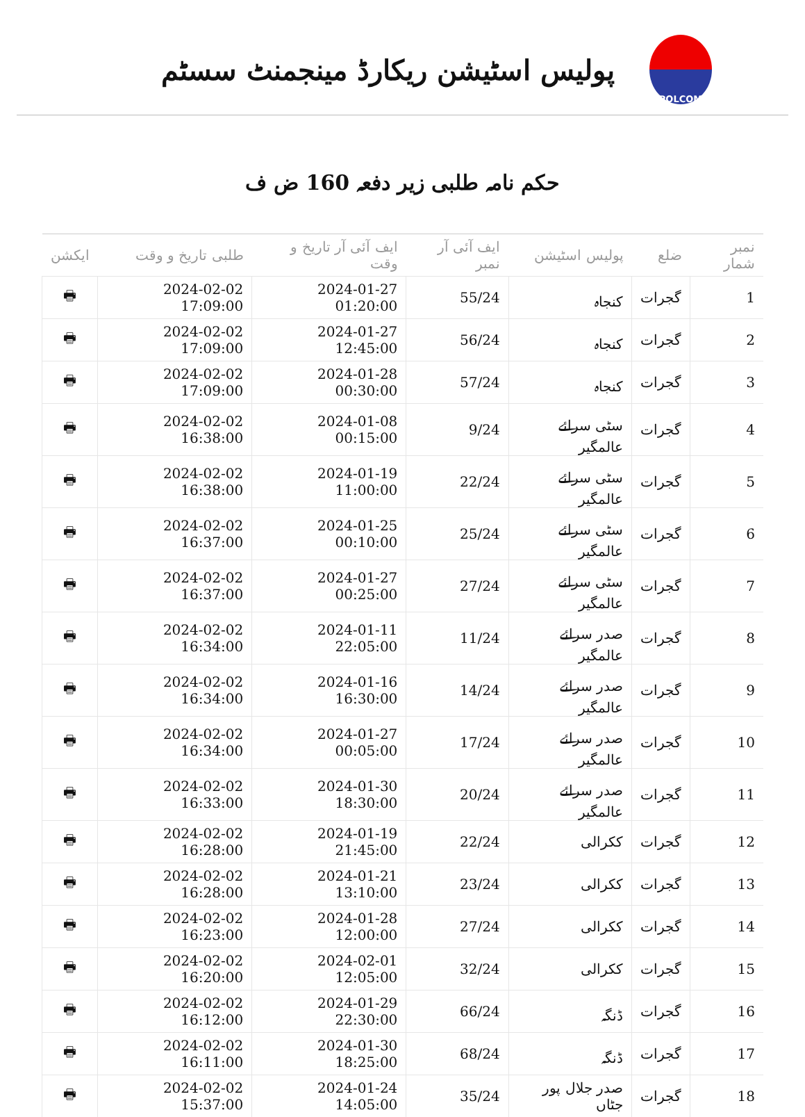پولیس اسٹیشن ریکارڈ مینجمنٹ سسٹم
POLCOM
حکم نامہ طلبی زیر دفعہ 160 ض ف
| نمبر شمار | ضلع | پولیس اسٹیشن | ایف آئی آر نمبر | ایف آئی آر تاریخ و وقت | طلبی تاریخ و وقت | ایکشن |
| --- | --- | --- | --- | --- | --- | --- |
| 1 | گجرات | کنجاہ | 55/24 | 2024-01-27 01:20:00 | 2024-02-02 17:09:00 | 🖶 |
| 2 | گجرات | کنجاہ | 56/24 | 2024-01-27 12:45:00 | 2024-02-02 17:09:00 | 🖶 |
| 3 | گجرات | کنجاہ | 57/24 | 2024-01-28 00:30:00 | 2024-02-02 17:09:00 | 🖶 |
| 4 | گجرات | سٹی سرائے عالمگیر | 9/24 | 2024-01-08 00:15:00 | 2024-02-02 16:38:00 | 🖶 |
| 5 | گجرات | سٹی سرائے عالمگیر | 22/24 | 2024-01-19 11:00:00 | 2024-02-02 16:38:00 | 🖶 |
| 6 | گجرات | سٹی سرائے عالمگیر | 25/24 | 2024-01-25 00:10:00 | 2024-02-02 16:37:00 | 🖶 |
| 7 | گجرات | سٹی سرائے عالمگیر | 27/24 | 2024-01-27 00:25:00 | 2024-02-02 16:37:00 | 🖶 |
| 8 | گجرات | صدر سرائے عالمگیر | 11/24 | 2024-01-11 22:05:00 | 2024-02-02 16:34:00 | 🖶 |
| 9 | گجرات | صدر سرائے عالمگیر | 14/24 | 2024-01-16 16:30:00 | 2024-02-02 16:34:00 | 🖶 |
| 10 | گجرات | صدر سرائے عالمگیر | 17/24 | 2024-01-27 00:05:00 | 2024-02-02 16:34:00 | 🖶 |
| 11 | گجرات | صدر سرائے عالمگیر | 20/24 | 2024-01-30 18:30:00 | 2024-02-02 16:33:00 | 🖶 |
| 12 | گجرات | ککرالی | 22/24 | 2024-01-19 21:45:00 | 2024-02-02 16:28:00 | 🖶 |
| 13 | گجرات | ککرالی | 23/24 | 2024-01-21 13:10:00 | 2024-02-02 16:28:00 | 🖶 |
| 14 | گجرات | ککرالی | 27/24 | 2024-01-28 12:00:00 | 2024-02-02 16:23:00 | 🖶 |
| 15 | گجرات | ککرالی | 32/24 | 2024-02-01 12:05:00 | 2024-02-02 16:20:00 | 🖶 |
| 16 | گجرات | ڈنگہ | 66/24 | 2024-01-29 22:30:00 | 2024-02-02 16:12:00 | 🖶 |
| 17 | گجرات | ڈنگہ | 68/24 | 2024-01-30 18:25:00 | 2024-02-02 16:11:00 | 🖶 |
| 18 | گجرات | صدر جلال پور جٹاں | 35/24 | 2024-01-24 14:05:00 | 2024-02-02 15:37:00 | 🖶 |